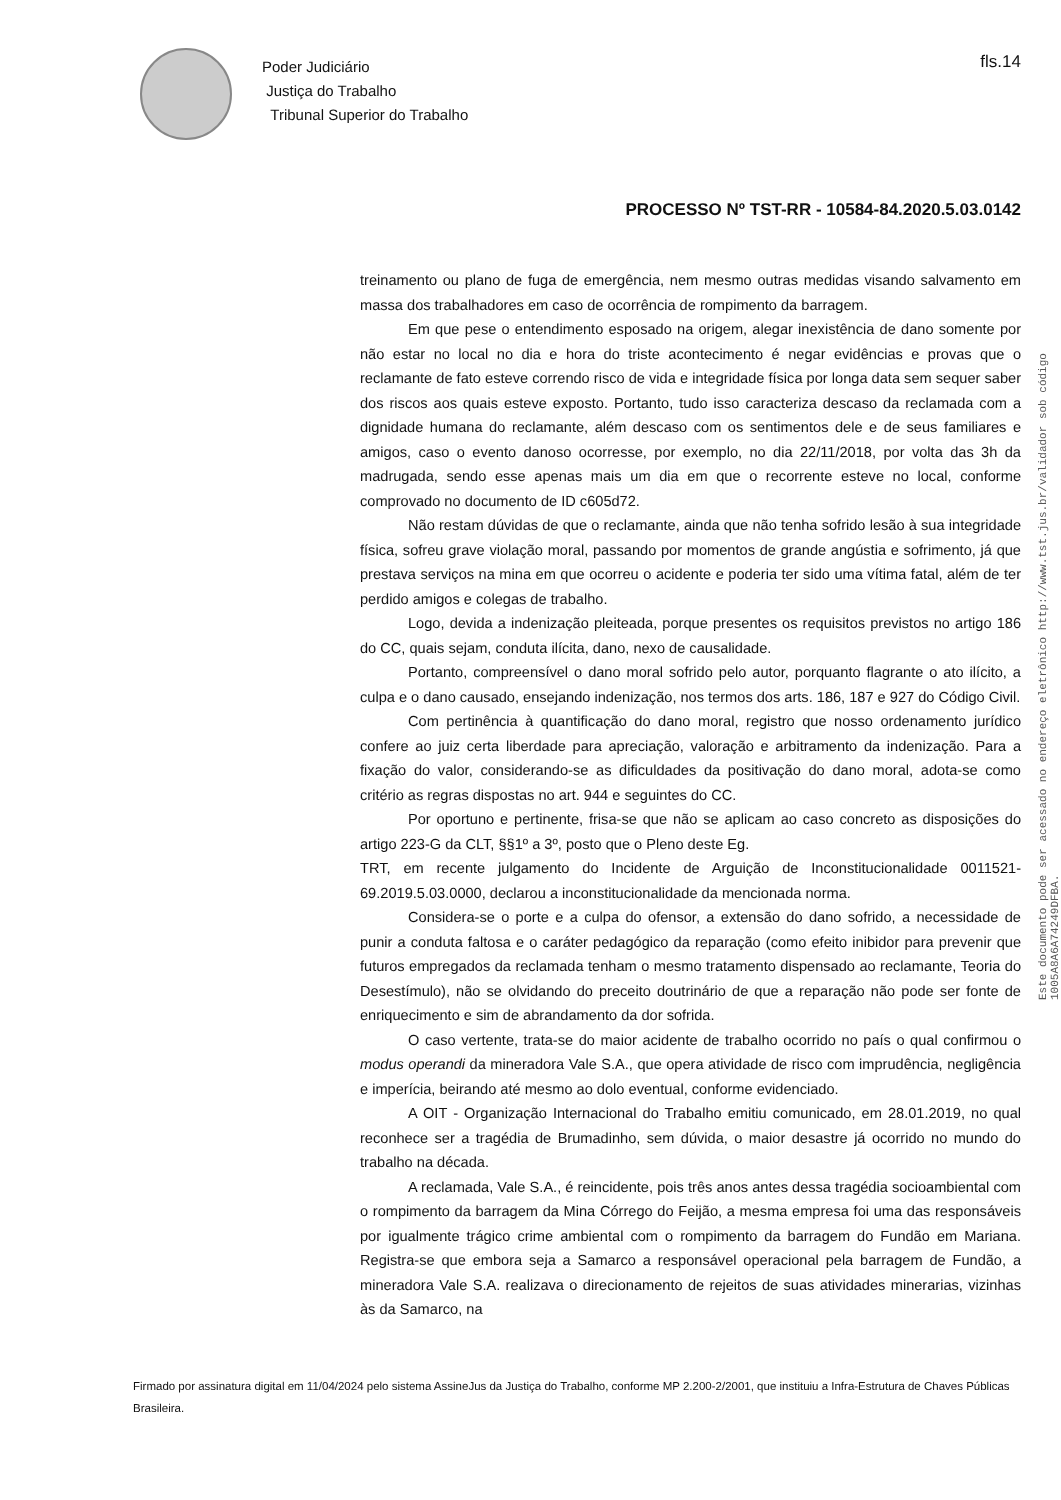Poder Judiciário
Justiça do Trabalho
Tribunal Superior do Trabalho
fls.14
PROCESSO Nº TST-RR - 10584-84.2020.5.03.0142
treinamento ou plano de fuga de emergência, nem mesmo outras medidas visando salvamento em massa dos trabalhadores em caso de ocorrência de rompimento da barragem.
Em que pese o entendimento esposado na origem, alegar inexistência de dano somente por não estar no local no dia e hora do triste acontecimento é negar evidências e provas que o reclamante de fato esteve correndo risco de vida e integridade física por longa data sem sequer saber dos riscos aos quais esteve exposto. Portanto, tudo isso caracteriza descaso da reclamada com a dignidade humana do reclamante, além descaso com os sentimentos dele e de seus familiares e amigos, caso o evento danoso ocorresse, por exemplo, no dia 22/11/2018, por volta das 3h da madrugada, sendo esse apenas mais um dia em que o recorrente esteve no local, conforme comprovado no documento de ID c605d72.
Não restam dúvidas de que o reclamante, ainda que não tenha sofrido lesão à sua integridade física, sofreu grave violação moral, passando por momentos de grande angústia e sofrimento, já que prestava serviços na mina em que ocorreu o acidente e poderia ter sido uma vítima fatal, além de ter perdido amigos e colegas de trabalho.
Logo, devida a indenização pleiteada, porque presentes os requisitos previstos no artigo 186 do CC, quais sejam, conduta ilícita, dano, nexo de causalidade.
Portanto, compreensível o dano moral sofrido pelo autor, porquanto flagrante o ato ilícito, a culpa e o dano causado, ensejando indenização, nos termos dos arts. 186, 187 e 927 do Código Civil.
Com pertinência à quantificação do dano moral, registro que nosso ordenamento jurídico confere ao juiz certa liberdade para apreciação, valoração e arbitramento da indenização. Para a fixação do valor, considerando-se as dificuldades da positivação do dano moral, adota-se como critério as regras dispostas no art. 944 e seguintes do CC.
Por oportuno e pertinente, frisa-se que não se aplicam ao caso concreto as disposições do artigo 223-G da CLT, §§1º a 3º, posto que o Pleno deste Eg.
TRT, em recente julgamento do Incidente de Arguição de Inconstitucionalidade 0011521-69.2019.5.03.0000, declarou a inconstitucionalidade da mencionada norma.
Considera-se o porte e a culpa do ofensor, a extensão do dano sofrido, a necessidade de punir a conduta faltosa e o caráter pedagógico da reparação (como efeito inibidor para prevenir que futuros empregados da reclamada tenham o mesmo tratamento dispensado ao reclamante, Teoria do Desestímulo), não se olvidando do preceito doutrinário de que a reparação não pode ser fonte de enriquecimento e sim de abrandamento da dor sofrida.
O caso vertente, trata-se do maior acidente de trabalho ocorrido no país o qual confirmou o modus operandi da mineradora Vale S.A., que opera atividade de risco com imprudência, negligência e imperícia, beirando até mesmo ao dolo eventual, conforme evidenciado.
A OIT - Organização Internacional do Trabalho emitiu comunicado, em 28.01.2019, no qual reconhece ser a tragédia de Brumadinho, sem dúvida, o maior desastre já ocorrido no mundo do trabalho na década.
A reclamada, Vale S.A., é reincidente, pois três anos antes dessa tragédia socioambiental com o rompimento da barragem da Mina Córrego do Feijão, a mesma empresa foi uma das responsáveis por igualmente trágico crime ambiental com o rompimento da barragem do Fundão em Mariana. Registra-se que embora seja a Samarco a responsável operacional pela barragem de Fundão, a mineradora Vale S.A. realizava o direcionamento de rejeitos de suas atividades minerarias, vizinhas às da Samarco, na
Este documento pode ser acessado no endereço eletrônico http://www.tst.jus.br/validador sob código 1005A8A6A74249DFBA.
Firmado por assinatura digital em 11/04/2024 pelo sistema AssineJus da Justiça do Trabalho, conforme MP 2.200-2/2001, que instituiu a Infra-Estrutura de Chaves Públicas Brasileira.